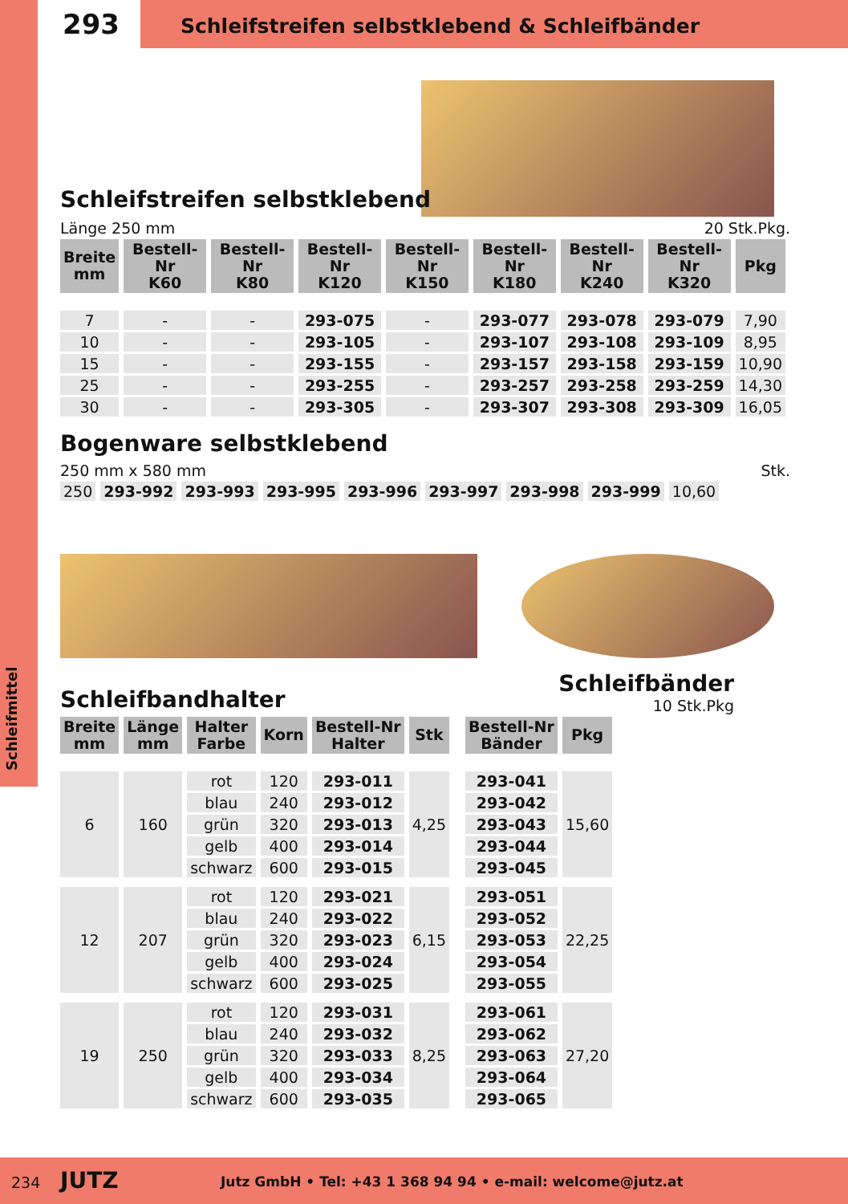Schleifmittel
293
Schleifstreifen selbstklebend & Schleifbänder
Schleifstreifen selbstklebend
Länge 250 mm 20 Stk.Pkg.
| Breite mm | Bestell-Nr K60 | Bestell-Nr K80 | Bestell-Nr K120 | Bestell-Nr K150 | Bestell-Nr K180 | Bestell-Nr K240 | Bestell-Nr K320 | Pkg |
| --- | --- | --- | --- | --- | --- | --- | --- | --- |
| 7 | - | - | 293-075 | - | 293-077 | 293-078 | 293-079 | 7,90 |
| 10 | - | - | 293-105 | - | 293-107 | 293-108 | 293-109 | 8,95 |
| 15 | - | - | 293-155 | - | 293-157 | 293-158 | 293-159 | 10,90 |
| 25 | - | - | 293-255 | - | 293-257 | 293-258 | 293-259 | 14,30 |
| 30 | - | - | 293-305 | - | 293-307 | 293-308 | 293-309 | 16,05 |
Bogenware selbstklebend
250 mm x 580 mm Stk.
| 250 | 293-992 | 293-993 | 293-995 | 293-996 | 293-997 | 293-998 | 293-999 | 10,60 |
Schleifbandhalter
Schleifbänder
10 Stk.Pkg
| Breite mm | Länge mm | Halter Farbe | Korn | Bestell-Nr Halter | Stk | | Bestell-Nr Bänder | Pkg |
| --- | --- | --- | --- | --- | --- | --- | --- | --- |
| 6 | 160 | rot | 120 | 293-011 | 4,25 | | 293-041 | 15,60 |
| | | blau | 240 | 293-012 | | | 293-042 | |
| | | grün | 320 | 293-013 | | | 293-043 | |
| | | gelb | 400 | 293-014 | | | 293-044 | |
| | | schwarz | 600 | 293-015 | | | 293-045 | |
| 12 | 207 | rot | 120 | 293-021 | 6,15 | | 293-051 | 22,25 |
| | | blau | 240 | 293-022 | | | 293-052 | |
| | | grün | 320 | 293-023 | | | 293-053 | |
| | | gelb | 400 | 293-024 | | | 293-054 | |
| | | schwarz | 600 | 293-025 | | | 293-055 | |
| 19 | 250 | rot | 120 | 293-031 | 8,25 | | 293-061 | 27,20 |
| | | blau | 240 | 293-032 | | | 293-062 | |
| | | grün | 320 | 293-033 | | | 293-063 | |
| | | gelb | 400 | 293-034 | | | 293-064 | |
| | | schwarz | 600 | 293-035 | | | 293-065 | |
234 JUTZ Jutz GmbH • Tel: +43 1 368 94 94 • e-mail: welcome@jutz.at